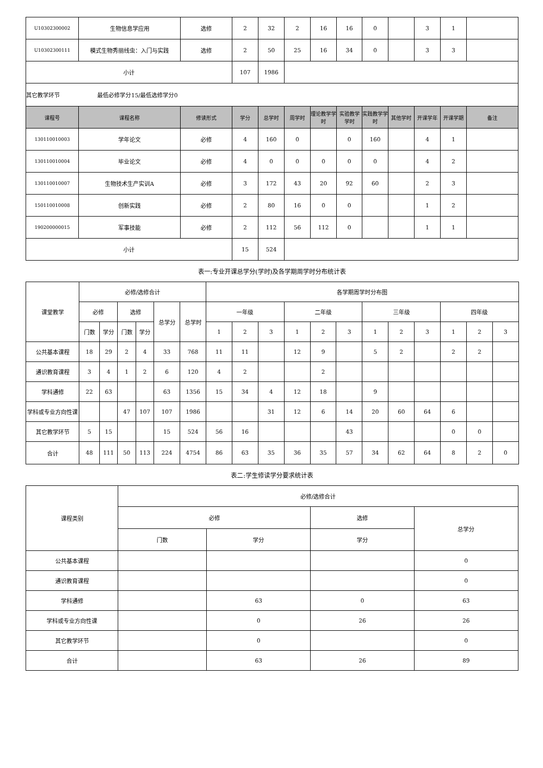| U10302300002 | 生物信息学应用 | 选修 | 2 | 32 | 2 | 16 | 16 | 0 | | 3 | 1 | |
| U10302300111 | 模式生物秀丽线虫：入门与实践 | 选修 | 2 | 50 | 25 | 16 | 34 | 0 | | 3 | 3 | |
| 小计 | | | 107 | 1986 | | | | | | | | |
| 其它教学环节 最低必修学分15/最低选修学分0 | | | | | | | | | | | | |
| 课程号 | 课程名称 | 修读形式 | 学分 | 总学时 | 周学时 | 理论教学学时 | 实验教学学时 | 实践教学学时 | 其他学时 | 开课学年 | 开课学期 | 备注 |
| 130110010003 | 学年论文 | 必修 | 4 | 160 | 0 | | 0 | 160 | | 4 | 1 | |
| 130110010004 | 毕业论文 | 必修 | 4 | 0 | 0 | 0 | 0 | 0 | | 4 | 2 | |
| 130110010007 | 生物技术生产实训A | 必修 | 3 | 172 | 43 | 20 | 92 | 60 | | 2 | 3 | |
| 150110010008 | 创新实践 | 必修 | 2 | 80 | 16 | 0 | 0 | | | 1 | 2 | |
| 190200000015 | 军事技能 | 必修 | 2 | 112 | 56 | 112 | 0 | | | 1 | 1 | |
| 小计 | | | 15 | 524 | | | | | | | | |
表一:专业开课总学分(学时)及各学期周学时分布统计表
| 课堂教学 | 必修/选修合计 | | | | | | 各学期周学时分布图 | | | | | | | | | | | |
| | 必修 | | 选修 | | 总学分 | 总学时 | 一年级 | | | 二年级 | | | 三年级 | | | 四年级 | | |
| | 门数 | 学分 | 门数 | 学分 | | | 1 | 2 | 3 | 1 | 2 | 3 | 1 | 2 | 3 | 1 | 2 | 3 |
| 公共基本课程 | 18 | 29 | 2 | 4 | 33 | 768 | 11 | 11 | | 12 | 9 | | 5 | 2 | | 2 | 2 | |
| 通识教育课程 | 3 | 4 | 1 | 2 | 6 | 120 | 4 | 2 | | | 2 | | | | | | | |
| 学科通修 | 22 | 63 | | | 63 | 1356 | 15 | 34 | 4 | 12 | 18 | | 9 | | | | | |
| 学科或专业方向性课 | | | 47 | 107 | 107 | 1986 | | | 31 | 12 | 6 | 14 | 20 | 60 | 64 | 6 | | |
| 其它教学环节 | 5 | 15 | | | 15 | 524 | 56 | 16 | | | | 43 | | | | 0 | 0 | |
| 合计 | 48 | 111 | 50 | 113 | 224 | 4754 | 86 | 63 | 35 | 36 | 35 | 57 | 34 | 62 | 64 | 8 | 2 | 0 |
表二:学生修读学分要求统计表
| 课程类别 | 必修/选修合计 | | | |
| | 必修 | | 选修 | 总学分 |
| | 门数 | 学分 | 学分 | |
| 公共基本课程 | | | | 0 |
| 通识教育课程 | | | | 0 |
| 学科通修 | | 63 | 0 | 63 |
| 学科或专业方向性课 | | 0 | 26 | 26 |
| 其它教学环节 | | 0 | | 0 |
| 合计 | | 63 | 26 | 89 |